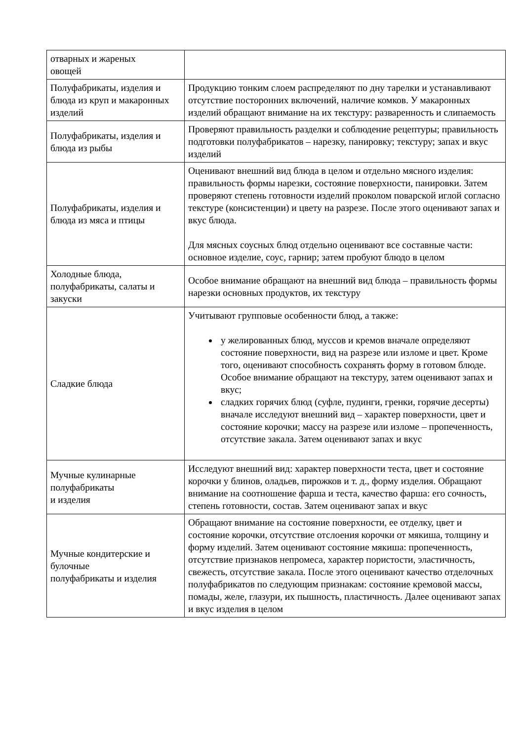| отварных и жареных овощей | |
| Полуфабрикаты, изделия и блюда из круп и макаронных изделий | Продукцию тонким слоем распределяют по дну тарелки и устанавливают отсутствие посторонних включений, наличие комков. У макаронных изделий обращают внимание на их текстуру: разваренность и слипаемость |
| Полуфабрикаты, изделия и блюда из рыбы | Проверяют правильность разделки и соблюдение рецептуры; правильность подготовки полуфабрикатов – нарезку, панировку; текстуру; запах и вкус изделий |
| Полуфабрикаты, изделия и блюда из мяса и птицы | Оценивают внешний вид блюда в целом и отдельно мясного изделия: правильность формы нарезки, состояние поверхности, панировки. Затем проверяют степень готовности изделий проколом поварской иглой согласно текстуре (консистенции) и цвету на разрезе. После этого оценивают запах и вкус блюда. Для мясных соусных блюд отдельно оценивают все составные части: основное изделие, соус, гарнир; затем пробуют блюдо в целом |
| Холодные блюда, полуфабрикаты, салаты и закуски | Особое внимание обращают на внешний вид блюда – правильность формы нарезки основных продуктов, их текстуру |
| Сладкие блюда | Учитывают групповые особенности блюд, а также: у желированных блюд, муссов и кремов вначале определяют состояние поверхности, вид на разрезе или изломе и цвет. Кроме того, оценивают способность сохранять форму в готовом блюде. Особое внимание обращают на текстуру, затем оценивают запах и вкус; сладких горячих блюд (суфле, пудинги, гренки, горячие десерты) вначале исследуют внешний вид – характер поверхности, цвет и состояние корочки; массу на разрезе или изломе – пропеченность, отсутствие закала. Затем оценивают запах и вкус |
| Мучные кулинарные полуфабрикаты и изделия | Исследуют внешний вид: характер поверхности теста, цвет и состояние корочки у блинов, оладьев, пирожков и т. д., форму изделия. Обращают внимание на соотношение фарша и теста, качество фарша: его сочность, степень готовности, состав. Затем оценивают запах и вкус |
| Мучные кондитерские и булочные полуфабрикаты и изделия | Обращают внимание на состояние поверхности, ее отделку, цвет и состояние корочки, отсутствие отслоения корочки от мякиша, толщину и форму изделий. Затем оценивают состояние мякиша: пропеченность, отсутствие признаков непромеса, характер пористости, эластичность, свежесть, отсутствие закала. После этого оценивают качество отделочных полуфабрикатов по следующим признакам: состояние кремовой массы, помады, желе, глазури, их пышность, пластичность. Далее оценивают запах и вкус изделия в целом |